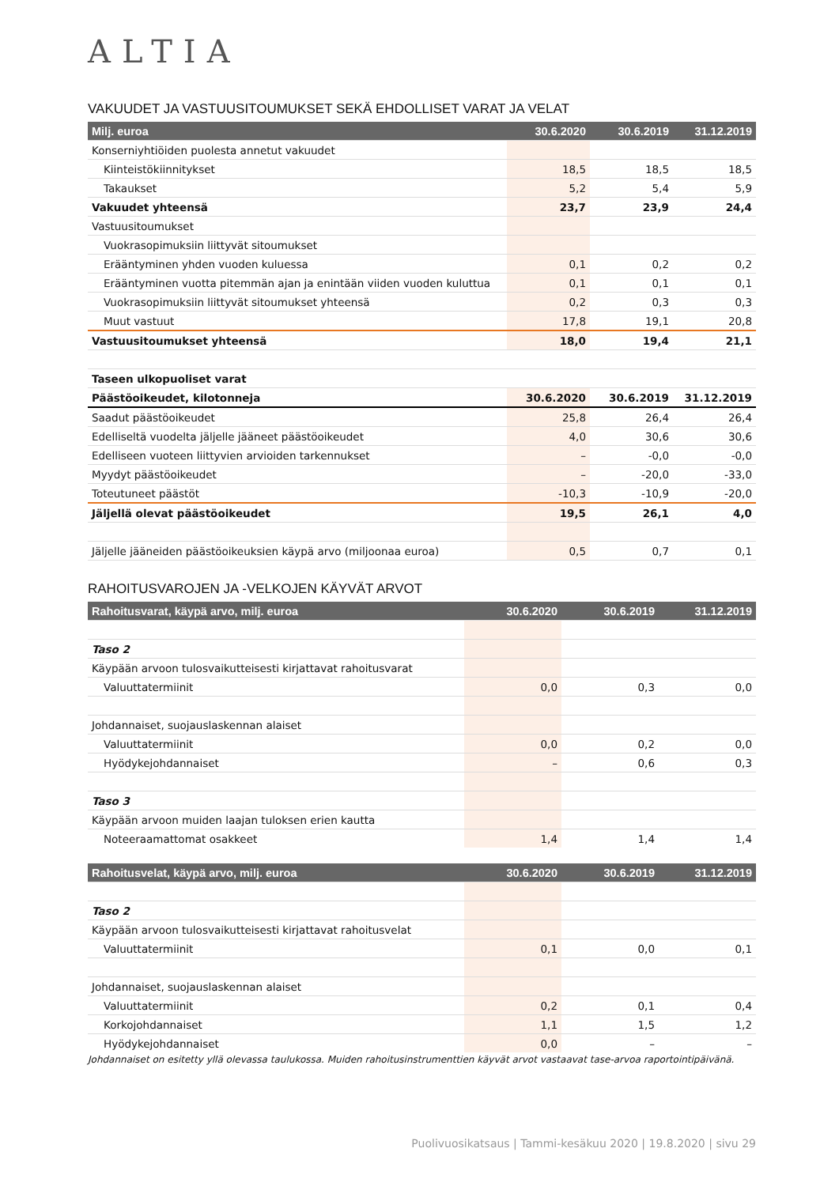ALTIA
VAKUUDET JA VASTUUSITOUMUKSET SEKÄ EHDOLLISET VARAT JA VELAT
| Milj. euroa | 30.6.2020 | 30.6.2019 | 31.12.2019 |
| --- | --- | --- | --- |
| Konserniyhtiöiden puolesta annetut vakuudet | | | |
| Kiinteistökiinnitykset | 18,5 | 18,5 | 18,5 |
| Takaukset | 5,2 | 5,4 | 5,9 |
| Vakuudet yhteensä | 23,7 | 23,9 | 24,4 |
| Vastuusitoumukset | | | |
| Vuokrasopimuksiin liittyvät sitoumukset | | | |
| Erääntyminen yhden vuoden kuluessa | 0,1 | 0,2 | 0,2 |
| Erääntyminen vuotta pitemmän ajan ja enintään viiden vuoden kuluttua | 0,1 | 0,1 | 0,1 |
| Vuokrasopimuksiin liittyvät sitoumukset yhteensä | 0,2 | 0,3 | 0,3 |
| Muut vastuut | 17,8 | 19,1 | 20,8 |
| Vastuusitoumukset yhteensä | 18,0 | 19,4 | 21,1 |
| Taseen ulkopuoliset varat | | | |
| Päästöoikeudet, kilotonneja | 30.6.2020 | 30.6.2019 | 31.12.2019 |
| Saadut päästöoikeudet | 25,8 | 26,4 | 26,4 |
| Edelliseltä vuodelta jäljelle jääneet päästöoikeudet | 4,0 | 30,6 | 30,6 |
| Edelliseen vuoteen liittyvien arvioiden tarkennukset | – | -0,0 | -0,0 |
| Myydyt päästöoikeudet | – | -20,0 | -33,0 |
| Toteutuneet päästöt | -10,3 | -10,9 | -20,0 |
| Jäljellä olevat päästöoikeudet | 19,5 | 26,1 | 4,0 |
| Jäljelle jääneiden päästöoikeuksien käypä arvo (miljoonaa euroa) | 0,5 | 0,7 | 0,1 |
RAHOITUSVAROJEN JA -VELKOJEN KÄYVÄT ARVOT
| Rahoitusvarat, käypä arvo, milj. euroa | 30.6.2020 | 30.6.2019 | 31.12.2019 |
| --- | --- | --- | --- |
| Taso 2 | | | |
| Käypään arvoon tulosvaikutteisesti kirjattavat rahoitusvarat | | | |
| Valuuttatermiinit | 0,0 | 0,3 | 0,0 |
| Johdannaiset, suojauslaskennan alaiset | | | |
| Valuuttatermiinit | 0,0 | 0,2 | 0,0 |
| Hyödykejohdannaiset | – | 0,6 | 0,3 |
| Taso 3 | | | |
| Käypään arvoon muiden laajan tuloksen erien kautta | | | |
| Noteeraamattomat osakkeet | 1,4 | 1,4 | 1,4 |
| Rahoitusvelat, käypä arvo, milj. euroa | 30.6.2020 | 30.6.2019 | 31.12.2019 |
| --- | --- | --- | --- |
| Taso 2 | | | |
| Käypään arvoon tulosvaikutteisesti kirjattavat rahoitusvelat | | | |
| Valuuttatermiinit | 0,1 | 0,0 | 0,1 |
| Johdannaiset, suojauslaskennan alaiset | | | |
| Valuuttatermiinit | 0,2 | 0,1 | 0,4 |
| Korkojohdannaiset | 1,1 | 1,5 | 1,2 |
| Hyödykejohdannaiset | 0,0 | – | – |
Johdannaiset on esitetty yllä olevassa taulukossa. Muiden rahoitusinstrumenttien käyvät arvot vastaavat tase-arvoa raportointipäivänä.
Puolivuosikatsaus | Tammi-kesäkuu 2020 | 19.8.2020 | sivu 29